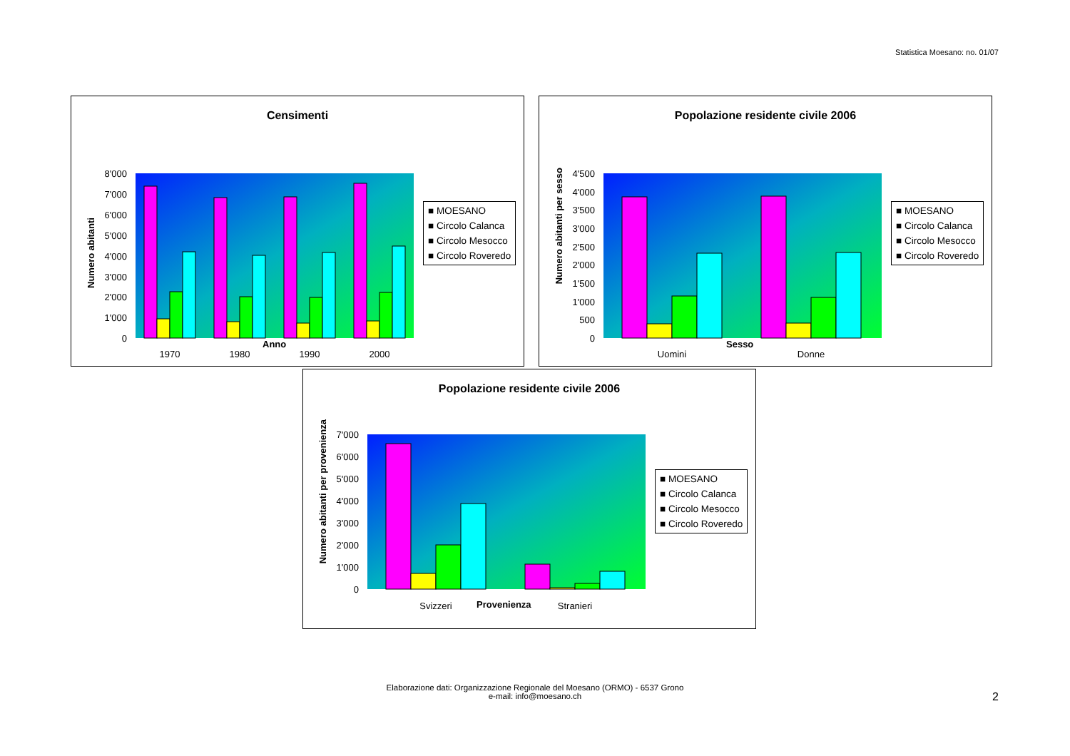Statistica Moesano: no. 01/07
Censimenti
8'000
7'000
6'000
5'000
4'000
3'000
2'000
1'000
0
1970
1980
1990
2000
Anno
■ MOESANO
■ Circolo Calanca
■ Circolo Mesocco
■ Circolo Roveredo
Numero abitanti
Popolazione residente civile 2006
4'500
4'000
3'500
3'000
2'500
2'000
1'500
1'000
500
0
Uomini
Donne
Sesso
■ MOESANO
■ Circolo Calanca
■ Circolo Mesocco
■ Circolo Roveredo
Numero abitanti per sesso
Popolazione residente civile 2006
7'000
6'000
5'000
4'000
3'000
2'000
1'000
0
Svizzeri
Stranieri
Provenienza
■ MOESANO
■ Circolo Calanca
■ Circolo Mesocco
■ Circolo Roveredo
Numero abitanti per provenienza
Elaborazione dati: Organizzazione Regionale del Moesano (ORMO) - 6537 Grono
e-mail: info@moesano.ch
2